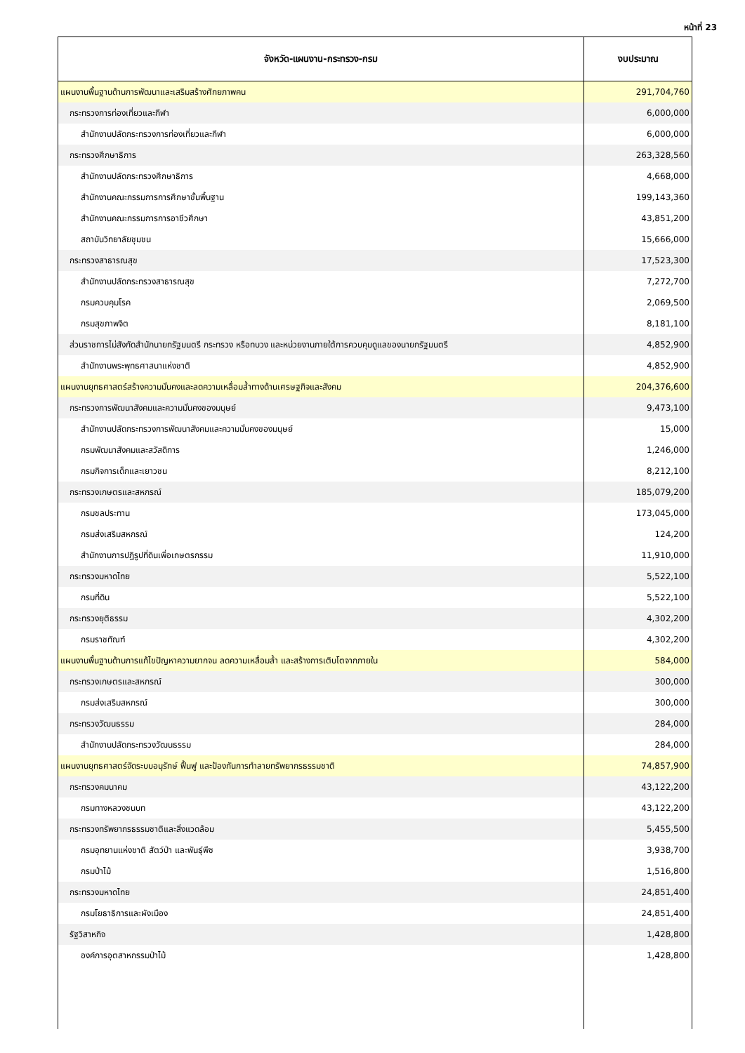หน้าที่ 23
| จังหวัด-แผนงาน-กระทรวง-กรม | งบประมาณ |
| --- | --- |
| แผนงานพื้นฐานด้านการพัฒนาและเสริมสร้างศักยภาพคน | 291,704,760 |
| กระทรวงการท่องเที่ยวและกีฬา | 6,000,000 |
| สำนักงานปลัดกระทรวงการท่องเที่ยวและกีฬา | 6,000,000 |
| กระทรวงศึกษาธิการ | 263,328,560 |
| สำนักงานปลัดกระทรวงศึกษาธิการ | 4,668,000 |
| สำนักงานคณะกรรมการการศึกษาขั้นพื้นฐาน | 199,143,360 |
| สำนักงานคณะกรรมการการอาชีวศึกษา | 43,851,200 |
| สถาบันวิทยาลัยชุมชน | 15,666,000 |
| กระทรวงสาธารณสุข | 17,523,300 |
| สำนักงานปลัดกระทรวงสาธารณสุข | 7,272,700 |
| กรมควบคุมโรค | 2,069,500 |
| กรมสุขภาพจิต | 8,181,100 |
| ส่วนราชการไม่สังกัดสำนักนายกรัฐมนตรี กระทรวง หรือทบวง และหน่วยงานภายใต้การควบคุมดูแลของนายกรัฐมนตรี | 4,852,900 |
| สำนักงานพระพุทธศาสนาแห่งชาติ | 4,852,900 |
| แผนงานยุทธศาสตร์สร้างความมั่นคงและลดความเหลื่อมล้ำทางด้านเศรษฐกิจและสังคม | 204,376,600 |
| กระทรวงการพัฒนาสังคมและความมั่นคงของมนุษย์ | 9,473,100 |
| สำนักงานปลัดกระทรวงการพัฒนาสังคมและความมั่นคงของมนุษย์ | 15,000 |
| กรมพัฒนาสังคมและสวัสดิการ | 1,246,000 |
| กรมกิจการเด็กและเยาวชน | 8,212,100 |
| กระทรวงเกษตรและสหกรณ์ | 185,079,200 |
| กรมชลประทาน | 173,045,000 |
| กรมส่งเสริมสหกรณ์ | 124,200 |
| สำนักงานการปฏิรูปที่ดินเพื่อเกษตรกรรม | 11,910,000 |
| กระทรวงมหาดไทย | 5,522,100 |
| กรมที่ดิน | 5,522,100 |
| กระทรวงยุติธรรม | 4,302,200 |
| กรมราชทัณฑ์ | 4,302,200 |
| แผนงานพื้นฐานด้านการแก้ไขปัญหาความยากจน ลดความเหลื่อมล้ำ และสร้างการเติบโตจากภายใน | 584,000 |
| กระทรวงเกษตรและสหกรณ์ | 300,000 |
| กรมส่งเสริมสหกรณ์ | 300,000 |
| กระทรวงวัฒนธรรม | 284,000 |
| สำนักงานปลัดกระทรวงวัฒนธรรม | 284,000 |
| แผนงานยุทธศาสตร์จัดระบบอนุรักษ์ ฟื้นฟู และป้องกันการทำลายทรัพยากรธรรมชาติ | 74,857,900 |
| กระทรวงคมนาคม | 43,122,200 |
| กรมทางหลวงชนบท | 43,122,200 |
| กระทรวงทรัพยากรธรรมชาติและสิ่งแวดล้อม | 5,455,500 |
| กรมอุทยานแห่งชาติ สัตว์ป่า และพันธุ์พืช | 3,938,700 |
| กรมป่าไม้ | 1,516,800 |
| กระทรวงมหาดไทย | 24,851,400 |
| กรมโยธาธิการและผังเมือง | 24,851,400 |
| รัฐวิสาหกิจ | 1,428,800 |
| องค์การอุตสาหกรรมป่าไม้ | 1,428,800 |